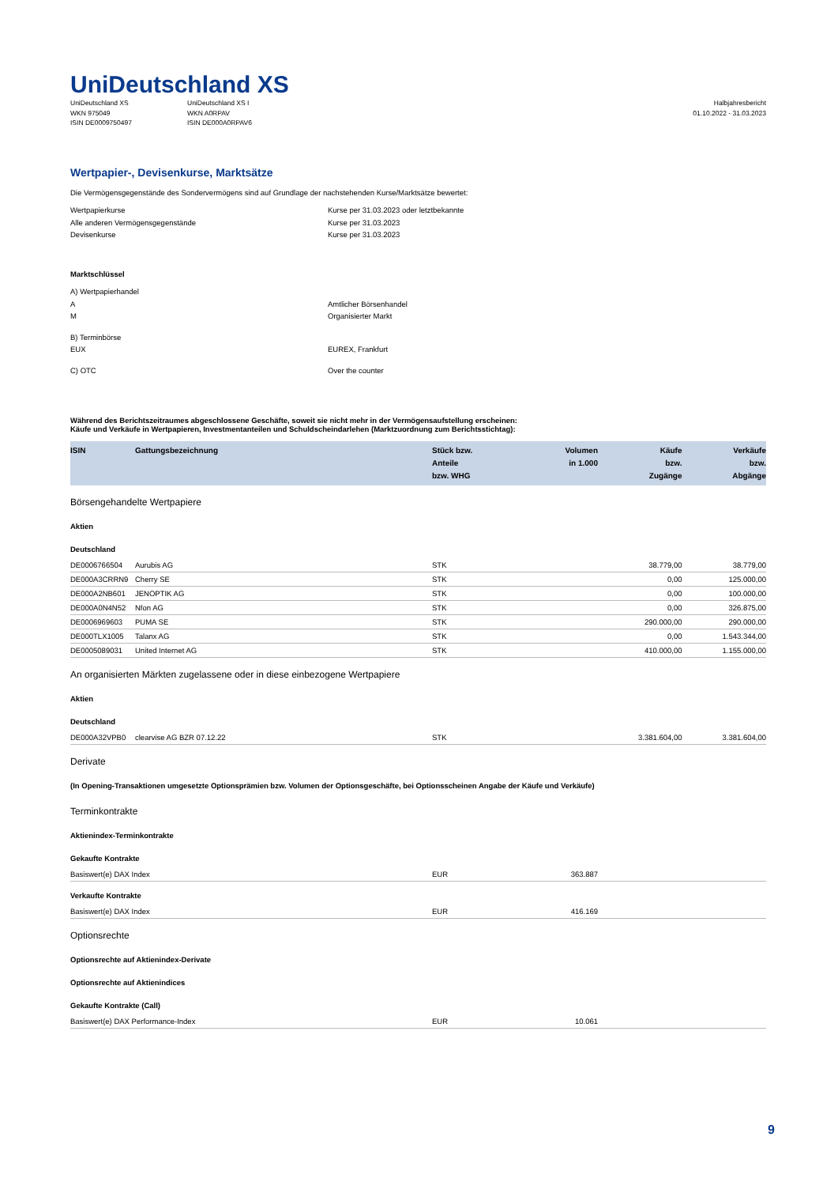UniDeutschland XS
UniDeutschland XS
WKN 975049
ISIN DE0009750497
UniDeutschland XS I
WKN A0RPAV
ISIN DE000A0RPAV6
Halbjahresbericht
01.10.2022 - 31.03.2023
Wertpapier-, Devisenkurse, Marktsätze
Die Vermögensgegenstände des Sondervermögens sind auf Grundlage der nachstehenden Kurse/Marktsätze bewertet:
Wertpapierkurse Kurse per 31.03.2023 oder letztbekannte
Alle anderen Vermögensgegenstände Kurse per 31.03.2023
Devisenkurse Kurse per 31.03.2023
Marktschlüssel
A) Wertpapierhandel
A Amtlicher Börsenhandel
M Organisierter Markt
B) Terminbörse
EUX EUREX, Frankfurt
C) OTC Over the counter
Während des Berichtszeitraumes abgeschlossene Geschäfte, soweit sie nicht mehr in der Vermögensaufstellung erscheinen:
Käufe und Verkäufe in Wertpapieren, Investmentanteilen und Schuldscheindarlehen (Marktzuordnung zum Berichtsstichtag):
| ISIN | Gattungsbezeichnung | Stück bzw. Anteile bzw. WHG | Volumen in 1.000 | Käufe bzw. Zugänge | Verkäufe bzw. Abgänge |
| --- | --- | --- | --- | --- | --- |
| Börsengehandelte Wertpapiere | | | | | |
| Aktien | | | | | |
| Deutschland | | | | | |
| DE0006766504 | Aurubis AG | STK | | 38.779,00 | 38.779,00 |
| DE000A3CRRN9 | Cherry SE | STK | | 0,00 | 125.000,00 |
| DE000A2NB601 | JENOPTIK AG | STK | | 0,00 | 100.000,00 |
| DE000A0N4N52 | Nfon AG | STK | | 0,00 | 326.875,00 |
| DE0006969603 | PUMA SE | STK | | 290.000,00 | 290.000,00 |
| DE000TLX1005 | Talanx AG | STK | | 0,00 | 1.543.344,00 |
| DE0005089031 | United Internet AG | STK | | 410.000,00 | 1.155.000,00 |
| An organisierten Märkten zugelassene oder in diese einbezogene Wertpapiere | | | | | |
| Aktien | | | | | |
| Deutschland | | | | | |
| DE000A32VPB0 | clearvise AG BZR 07.12.22 | STK | | 3.381.604,00 | 3.381.604,00 |
| Derivate | | | | | |
| (In Opening-Transaktionen umgesetzte Optionsprämien bzw. Volumen der Optionsgeschäfte, bei Optionsscheinen Angabe der Käufe und Verkäufe) | | | | | |
| Terminkontrakte | | | | | |
| Aktienindex-Terminkontrakte | | | | | |
| Gekaufte Kontrakte | | | | | |
| Basiswert(e) DAX Index | | EUR | 363.887 | | |
| Verkaufte Kontrakte | | | | | |
| Basiswert(e) DAX Index | | EUR | 416.169 | | |
| Optionsrechte | | | | | |
| Optionsrechte auf Aktienindex-Derivate | | | | | |
| Optionsrechte auf Aktienindices | | | | | |
| Gekaufte Kontrakte (Call) | | | | | |
| Basiswert(e) DAX Performance-Index | | EUR | 10.061 | | |
9